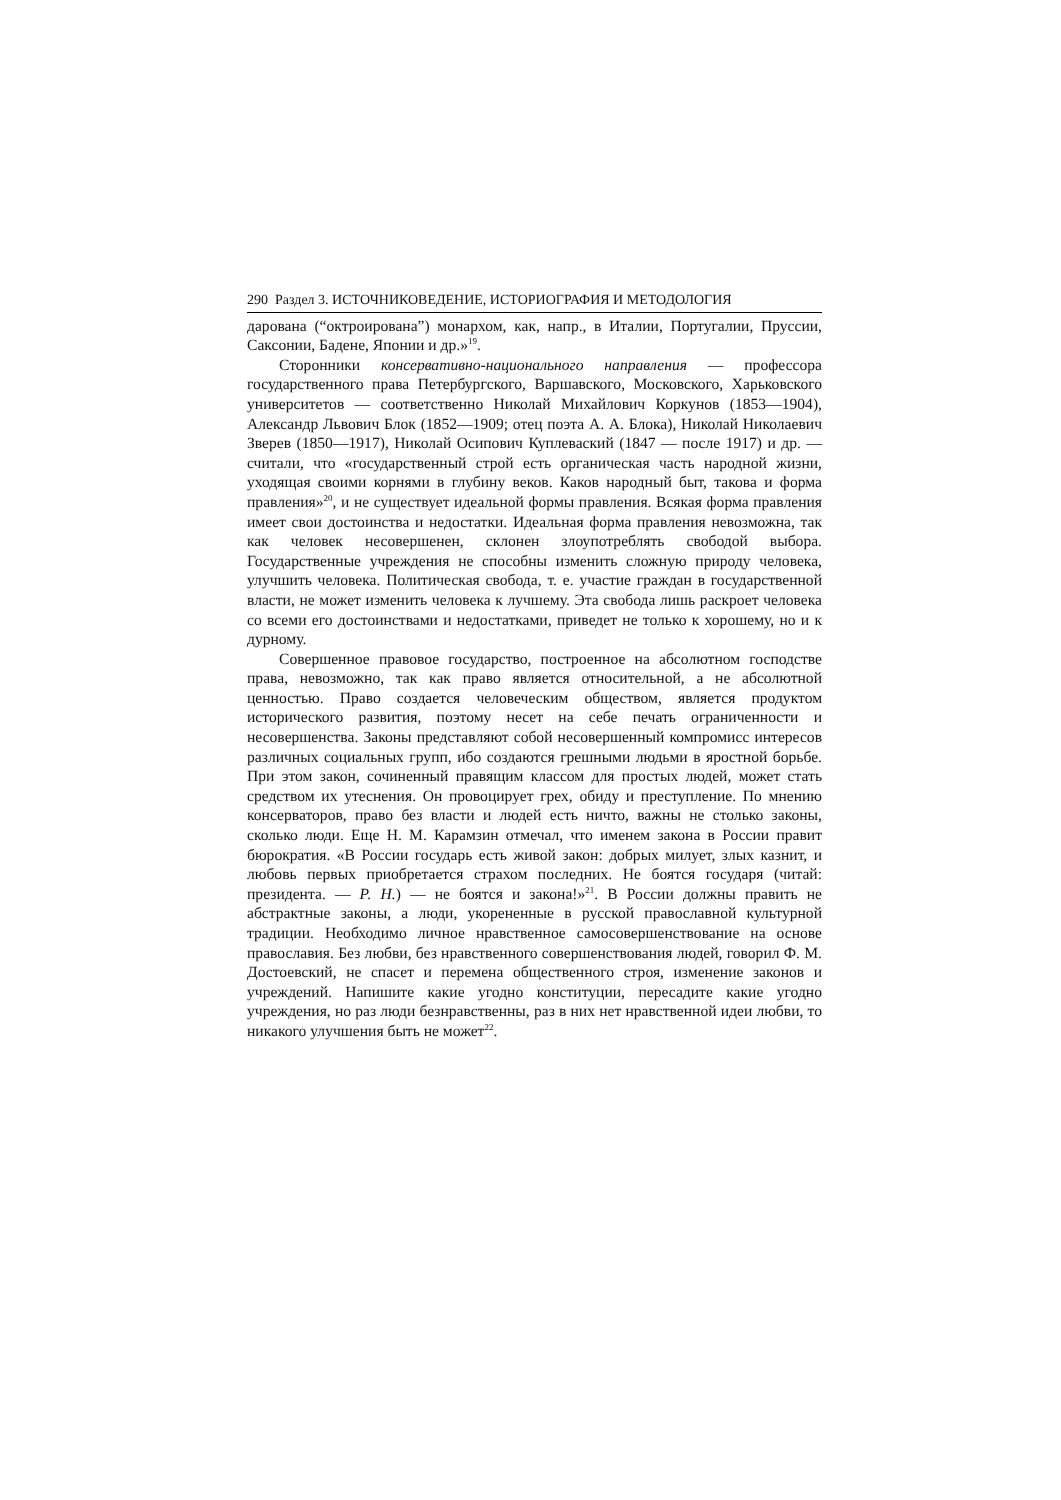290 Раздел 3. ИСТОЧНИКОВЕДЕНИЕ, ИСТОРИОГРАФИЯ И МЕТОДОЛОГИЯ
дарована (“октроирована”) монархом, как, напр., в Италии, Португалии, Пруссии, Саксонии, Бадене, Японии и др.»<sup>19</sup>.
Сторонники консервативно-национального направления — профессора государственного права Петербургского, Варшавского, Московского, Харьковского университетов — соответственно Николай Михайлович Коркунов (1853—1904), Александр Львович Блок (1852—1909; отец поэта А. А. Блока), Николай Николаевич Зверев (1850—1917), Николай Осипович Куплеваский (1847 — после 1917) и др. — считали, что «государственный строй есть органическая часть народной жизни, уходящая своими корнями в глубину веков. Каков народный быт, такова и форма правления»<sup>20</sup>, и не существует идеальной формы правления. Всякая форма правления имеет свои достоинства и недостатки. Идеальная форма правления невозможна, так как человек несовершенен, склонен злоупотреблять свободой выбора. Государственные учреждения не способны изменить сложную природу человека, улучшить человека. Политическая свобода, т. е. участие граждан в государственной власти, не может изменить человека к лучшему. Эта свобода лишь раскроет человека со всеми его достоинствами и недостатками, приведет не только к хорошему, но и к дурному.
Совершенное правовое государство, построенное на абсолютном господстве права, невозможно, так как право является относительной, а не абсолютной ценностью. Право создается человеческим обществом, является продуктом исторического развития, поэтому несет на себе печать ограниченности и несовершенства. Законы представляют собой несовершенный компромисс интересов различных социальных групп, ибо создаются грешными людьми в яростной борьбе. При этом закон, сочиненный правящим классом для простых людей, может стать средством их утеснения. Он провоцирует грех, обиду и преступление. По мнению консерваторов, право без власти и людей есть ничто, важны не столько законы, сколько люди. Еще Н. М. Карамзин отмечал, что именем закона в России правит бюрократия. «В России государь есть живой закон: добрых милует, злых казнит, и любовь первых приобретается страхом последних. Не боятся государя (читай: президента. — Р. Н.) — не боятся и закона!»<sup>21</sup>. В России должны править не абстрактные законы, а люди, укорененные в русской православной культурной традиции. Необходимо личное нравственное самосовершенствование на основе православия. Без любви, без нравственного совершенствования людей, говорил Ф. М. Достоевский, не спасет и перемена общественного строя, изменение законов и учреждений. Напишите какие угодно конституции, пересадите какие угодно учреждения, но раз люди безнравственны, раз в них нет нравственной идеи любви, то никакого улучшения быть не может<sup>22</sup>.